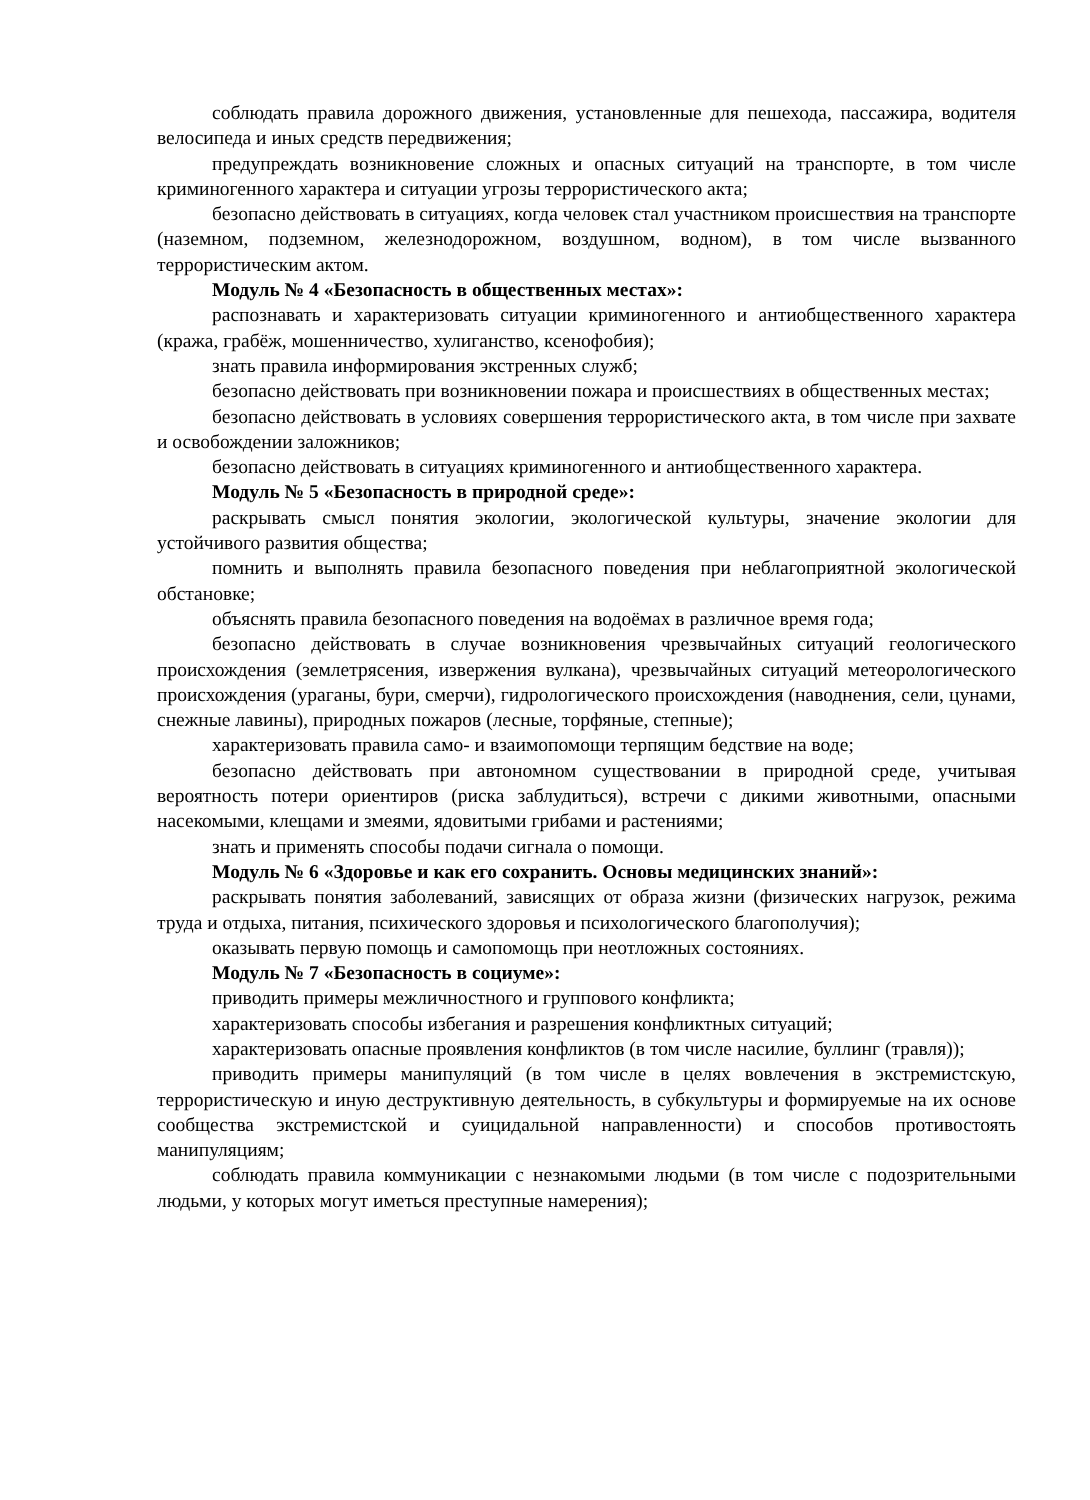соблюдать правила дорожного движения, установленные для пешехода, пассажира, водителя велосипеда и иных средств передвижения;
предупреждать возникновение сложных и опасных ситуаций на транспорте, в том числе криминогенного характера и ситуации угрозы террористического акта;
безопасно действовать в ситуациях, когда человек стал участником происшествия на транспорте (наземном, подземном, железнодорожном, воздушном, водном), в том числе вызванного террористическим актом.
Модуль № 4 «Безопасность в общественных местах»:
распознавать и характеризовать ситуации криминогенного и антиобщественного характера (кража, грабёж, мошенничество, хулиганство, ксенофобия);
знать правила информирования экстренных служб;
безопасно действовать при возникновении пожара и происшествиях в общественных местах;
безопасно действовать в условиях совершения террористического акта, в том числе при захвате и освобождении заложников;
безопасно действовать в ситуациях криминогенного и антиобщественного характера.
Модуль № 5 «Безопасность в природной среде»:
раскрывать смысл понятия экологии, экологической культуры, значение экологии для устойчивого развития общества;
помнить и выполнять правила безопасного поведения при неблагоприятной экологической обстановке;
объяснять правила безопасного поведения на водоёмах в различное время года;
безопасно действовать в случае возникновения чрезвычайных ситуаций геологического происхождения (землетрясения, извержения вулкана), чрезвычайных ситуаций метеорологического происхождения (ураганы, бури, смерчи), гидрологического происхождения (наводнения, сели, цунами, снежные лавины), природных пожаров (лесные, торфяные, степные);
характеризовать правила само- и взаимопомощи терпящим бедствие на воде;
безопасно действовать при автономном существовании в природной среде, учитывая вероятность потери ориентиров (риска заблудиться), встречи с дикими животными, опасными насекомыми, клещами и змеями, ядовитыми грибами и растениями;
знать и применять способы подачи сигнала о помощи.
Модуль № 6 «Здоровье и как его сохранить. Основы медицинских знаний»:
раскрывать понятия заболеваний, зависящих от образа жизни (физических нагрузок, режима труда и отдыха, питания, психического здоровья и психологического благополучия);
оказывать первую помощь и самопомощь при неотложных состояниях.
Модуль № 7 «Безопасность в социуме»:
приводить примеры межличностного и группового конфликта;
характеризовать способы избегания и разрешения конфликтных ситуаций;
характеризовать опасные проявления конфликтов (в том числе насилие, буллинг (травля));
приводить примеры манипуляций (в том числе в целях вовлечения в экстремистскую, террористическую и иную деструктивную деятельность, в субкультуры и формируемые на их основе сообщества экстремистской и суицидальной направленности) и способов противостоять манипуляциям;
соблюдать правила коммуникации с незнакомыми людьми (в том числе с подозрительными людьми, у которых могут иметься преступные намерения);